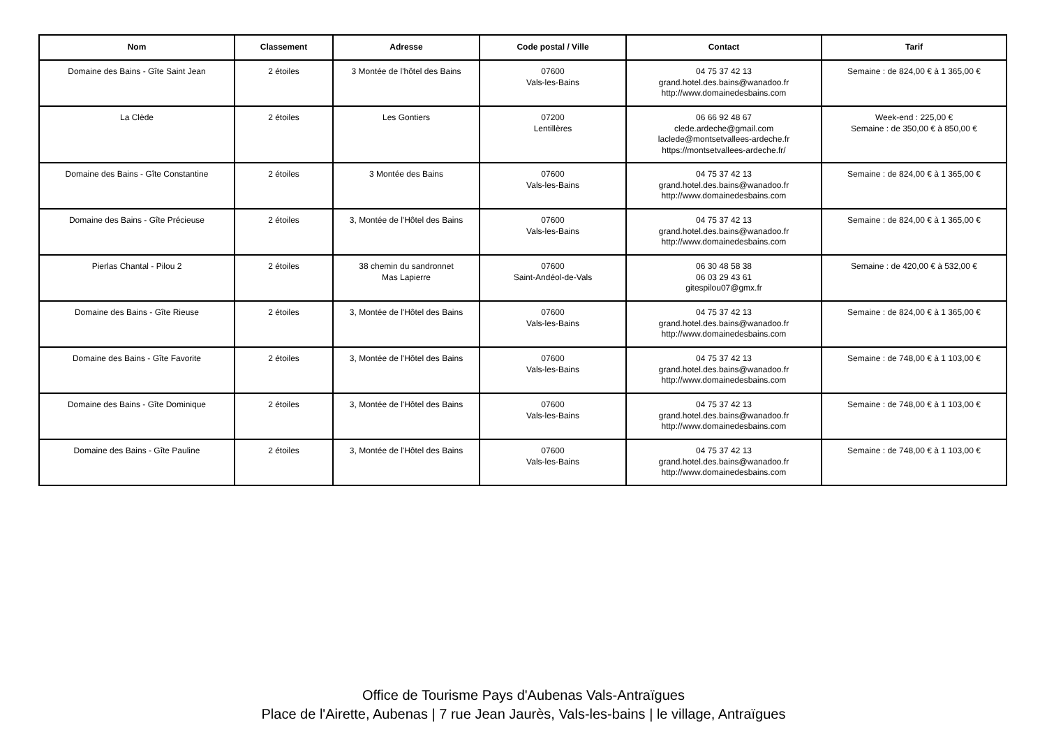| Nom | Classement | Adresse | Code postal / Ville | Contact | Tarif |
| --- | --- | --- | --- | --- | --- |
| Domaine des Bains - Gîte Saint Jean | 2 étoiles | 3 Montée de l'hôtel des Bains | 07600 Vals-les-Bains | 04 75 37 42 13 grand.hotel.des.bains@wanadoo.fr http://www.domainedesbains.com | Semaine : de 824,00 € à 1 365,00 € |
| La Clède | 2 étoiles | Les Gontiers | 07200 Lentillères | 06 66 92 48 67 clede.ardeche@gmail.com laclede@montsetvallees-ardeche.fr https://montsetvallees-ardeche.fr/ | Week-end : 225,00 € Semaine : de 350,00 € à 850,00 € |
| Domaine des Bains - Gîte Constantine | 2 étoiles | 3 Montée des Bains | 07600 Vals-les-Bains | 04 75 37 42 13 grand.hotel.des.bains@wanadoo.fr http://www.domainedesbains.com | Semaine : de 824,00 € à 1 365,00 € |
| Domaine des Bains - Gîte Précieuse | 2 étoiles | 3, Montée de l'Hôtel des Bains | 07600 Vals-les-Bains | 04 75 37 42 13 grand.hotel.des.bains@wanadoo.fr http://www.domainedesbains.com | Semaine : de 824,00 € à 1 365,00 € |
| Pierlas Chantal - Pilou 2 | 2 étoiles | 38 chemin du sandronnet Mas Lapierre | 07600 Saint-Andéol-de-Vals | 06 30 48 58 38 06 03 29 43 61 gitespilou07@gmx.fr | Semaine : de 420,00 € à 532,00 € |
| Domaine des Bains - Gîte Rieuse | 2 étoiles | 3, Montée de l'Hôtel des Bains | 07600 Vals-les-Bains | 04 75 37 42 13 grand.hotel.des.bains@wanadoo.fr http://www.domainedesbains.com | Semaine : de 824,00 € à 1 365,00 € |
| Domaine des Bains - Gîte Favorite | 2 étoiles | 3, Montée de l'Hôtel des Bains | 07600 Vals-les-Bains | 04 75 37 42 13 grand.hotel.des.bains@wanadoo.fr http://www.domainedesbains.com | Semaine : de 748,00 € à 1 103,00 € |
| Domaine des Bains - Gîte Dominique | 2 étoiles | 3, Montée de l'Hôtel des Bains | 07600 Vals-les-Bains | 04 75 37 42 13 grand.hotel.des.bains@wanadoo.fr http://www.domainedesbains.com | Semaine : de 748,00 € à 1 103,00 € |
| Domaine des Bains - Gîte Pauline | 2 étoiles | 3, Montée de l'Hôtel des Bains | 07600 Vals-les-Bains | 04 75 37 42 13 grand.hotel.des.bains@wanadoo.fr http://www.domainedesbains.com | Semaine : de 748,00 € à 1 103,00 € |
Office de Tourisme Pays d'Aubenas Vals-Antraïgues
Place de l'Airette, Aubenas | 7 rue Jean Jaurès, Vals-les-bains | le village, Antraïgues